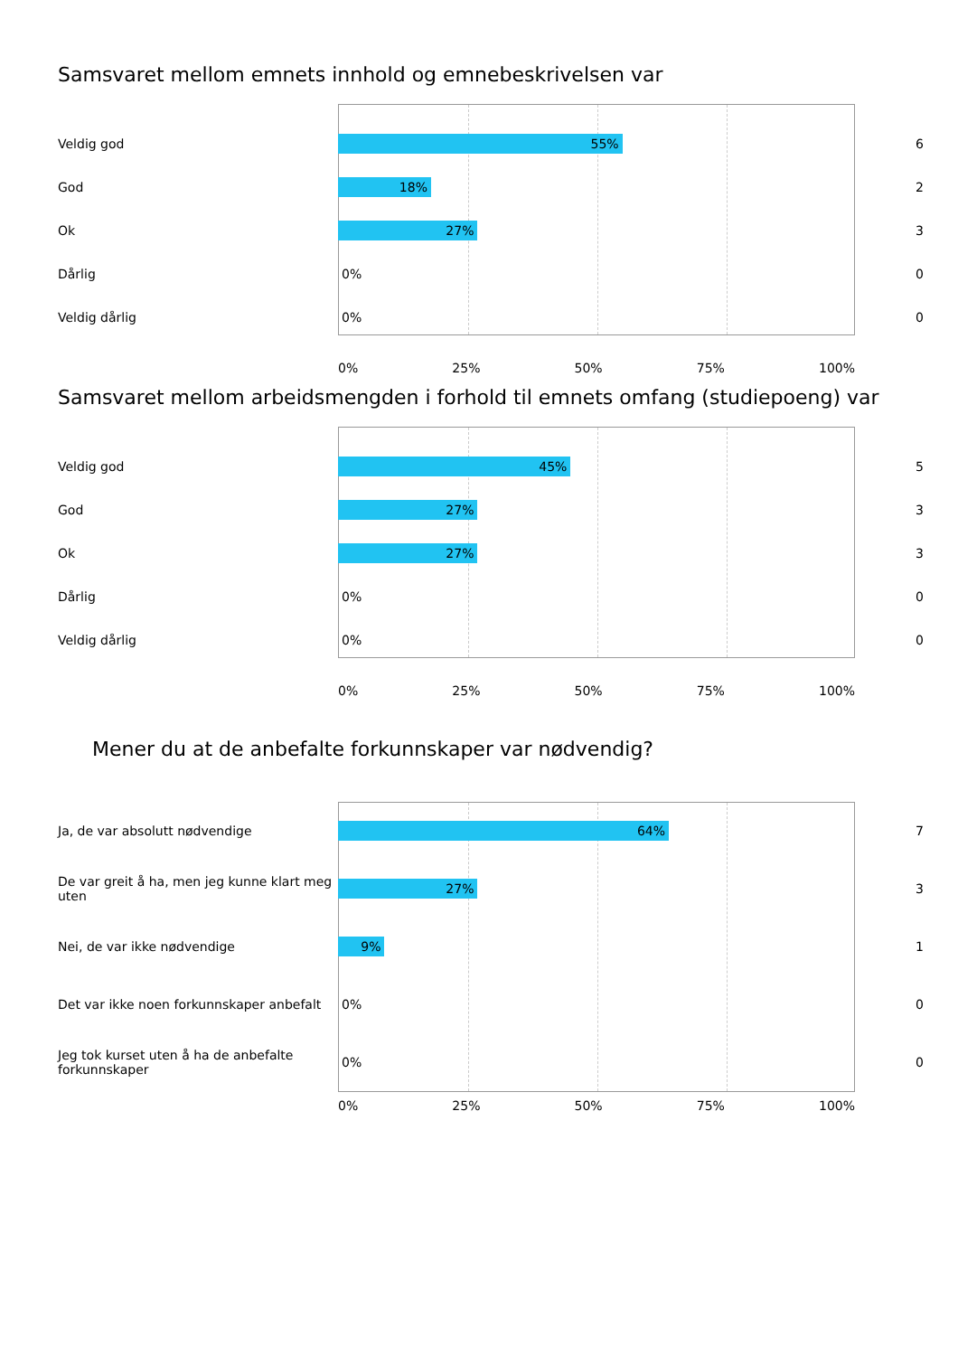Samsvaret mellom emnets innhold og emnebeskrivelsen var
Veldig god
55%
6
God
18%
2
Ok
27%
3
Dårlig 0% 0
Veldig dårlig 0% 0
0% 25% 50% 75% 100%
Samsvaret mellom arbeidsmengden i forhold til emnets omfang (studiepoeng) var
Veldig god
45%
5
God
27%
3
Ok
27%
3
Dårlig 0% 0
Veldig dårlig 0% 0
0% 25% 50% 75% 100%
Mener du at de anbefalte forkunnskaper var nødvendig?
Ja, de var absolutt nødvendige
64%
7
De var greit å ha, men jeg kunne klart meg uten
27%
3
Nei, de var ikke nødvendige
9%
1
Det var ikke noen forkunnskaper anbefalt
0% 0
Jeg tok kurset uten å ha de anbefalte forkunnskaper
0% 0
0% 25% 50% 75% 100%